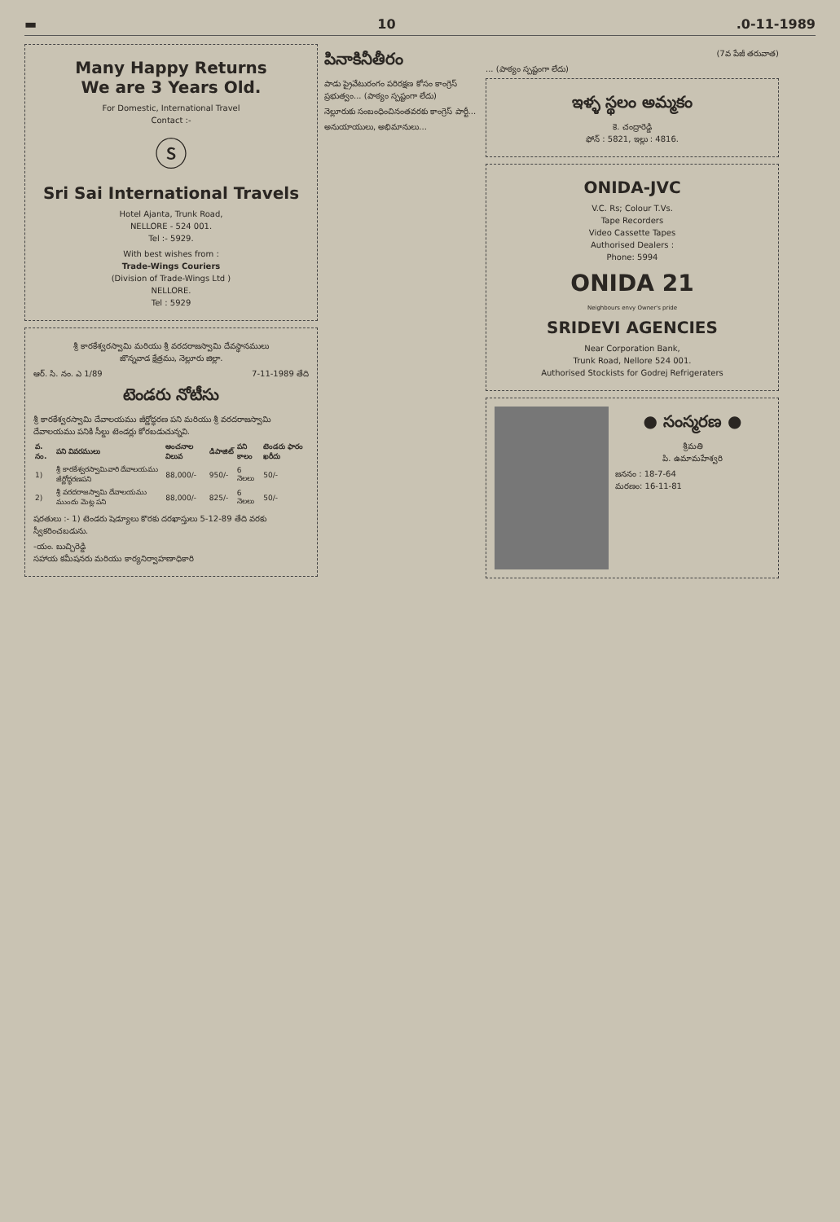▬ 10.0-11-1989
Many Happy Returns
We are 3 Years Old.
For Domestic, International Travel
Contact :-
ⓢ
Sri Sai International Travels
Hotel Ajanta, Trunk Road,
NELLORE - 524 001.
Tel :- 5929.
With best wishes from :
Trade-Wings Couriers
(Division of Trade-Wings Ltd )
NELLORE.
Tel : 5929
శ్రీ కారకేశ్వరస్వామి మరియు శ్రీ వరదరాజస్వామి దేవస్థానములు
జొన్నవాడ క్షేత్రము, నెల్లూరు జిల్లా.
ఆర్. సి. నం. ఎ 1/89 7-11-1989 తేది
టెండరు నోటీసు
శ్రీ కారకేశ్వరస్వామి దేవాలయము జీర్ణోద్ధరణ పని మరియు శ్రీ వరదరాజస్వామి దేవాలయము పనికి సీల్డు టెండర్లు కోరబడుచున్నవి.
| వ. నం. | పని వివరములు | అంచనాల విలువ | డిపాజిట్ | పని కాలం | టెండరు ఫారం ఖరీదు |
| --- | --- | --- | --- | --- | --- |
| 1) | శ్రీ కారకేశ్వరస్వామివారి దేవాలయము జీర్ణోద్ధరణపని | 88,000/- | 950/- | 6 నెలలు | 50/- |
| 2) | శ్రీ వరదరాజస్వామి దేవాలయము ముందు మెట్ల పని | 88,000/- | 825/- | 6 నెలలు | 50/- |
షరతులు :- 1) టెండరు షెడ్యూలు కొరకు దరఖాస్తులు 5-12-89 తేది వరకు స్వీకరించబడును.
-యం. బుచ్చిరెడ్డి
సహాయ కమీషనరు మరియు కార్యనిర్వాహణాధికారి
పినాకినీతీరం
పాడు ప్రైవేటురంగం పరిరక్షణ కోసం కాంగ్రెస్ ప్రభుత్వం... (పాఠ్యం స్పష్టంగా లేదు)
నెల్లూరుకు సంబంధించినంతవరకు కాంగ్రెస్ పార్టీ...
అనుయాయులు, అభిమానులు...
(7వ పేజీ తరువాత)
... (పాఠ్యం స్పష్టంగా లేదు)
ఇళ్ళ స్థలం అమ్మకం
కె. చంద్రారెడ్డి
ఫోన్ : 5821, ఇల్లు : 4816.
ONIDA-JVC
V.C. Rs; Colour T.Vs.
Tape Recorders
Video Cassette Tapes
Authorised Dealers :
Phone: 5994
ONIDA 21
Neighbours envy Owner's pride
SRIDEVI AGENCIES
Near Corporation Bank,
Trunk Road, Nellore 524 001.
Authorised Stockists for Godrej Refrigeraters
● సంస్మరణ ●
శ్రీమతి
పి. ఉమామహేశ్వరి
జననం : 18-7-64
మరణం: 16-11-81